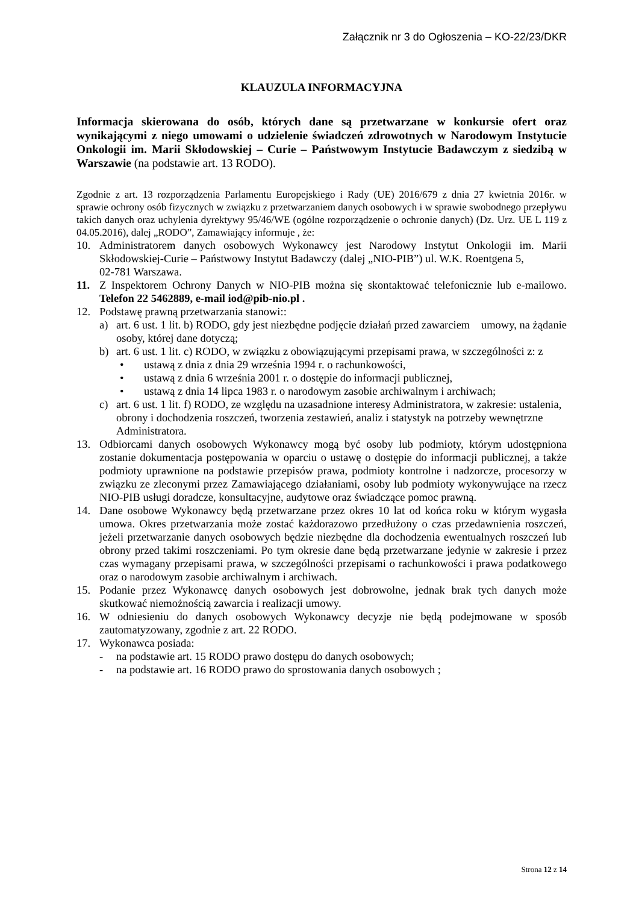Załącznik nr 3 do Ogłoszenia – KO-22/23/DKR
KLAUZULA INFORMACYJNA
Informacja skierowana do osób, których dane są przetwarzane w konkursie ofert oraz wynikającymi z niego umowami o udzielenie świadczeń zdrowotnych w Narodowym Instytucie Onkologii im. Marii Skłodowskiej – Curie – Państwowym Instytucie Badawczym z siedzibą w Warszawie (na podstawie art. 13 RODO).
Zgodnie z art. 13 rozporządzenia Parlamentu Europejskiego i Rady (UE) 2016/679 z dnia 27 kwietnia 2016r. w sprawie ochrony osób fizycznych w związku z przetwarzaniem danych osobowych i w sprawie swobodnego przepływu takich danych oraz uchylenia dyrektywy 95/46/WE (ogólne rozporządzenie o ochronie danych) (Dz. Urz. UE L 119 z 04.05.2016), dalej „RODO”, Zamawiający informuje , że:
10. Administratorem danych osobowych Wykonawcy jest Narodowy Instytut Onkologii im. Marii Skłodowskiej-Curie – Państwowy Instytut Badawczy (dalej „NIO-PIB”) ul. W.K. Roentgena 5,
02-781 Warszawa.
11. Z Inspektorem Ochrony Danych w NIO-PIB można się skontaktować telefonicznie lub e-mailowo. Telefon 22 5462889, e-mail iod@pib-nio.pl .
12. Podstawę prawną przetwarzania stanowi::
a) art. 6 ust. 1 lit. b) RODO, gdy jest niezbędne podjęcie działań przed zawarciem umowy, na żądanie osoby, której dane dotyczą;
b) art. 6 ust. 1 lit. c) RODO, w związku z obowiązującymi przepisami prawa, w szczególności z: z
• ustawą z dnia z dnia 29 września 1994 r. o rachunkowości,
• ustawą z dnia 6 września 2001 r. o dostępie do informacji publicznej,
• ustawą z dnia 14 lipca 1983 r. o narodowym zasobie archiwalnym i archiwach;
c) art. 6 ust. 1 lit. f) RODO, ze względu na uzasadnione interesy Administratora, w zakresie: ustalenia, obrony i dochodzenia roszczeń, tworzenia zestawień, analiz i statystyk na potrzeby wewnętrzne Administratora.
13. Odbiorcami danych osobowych Wykonawcy mogą być osoby lub podmioty, którym udostępniona zostanie dokumentacja postępowania w oparciu o ustawę o dostępie do informacji publicznej, a także podmioty uprawnione na podstawie przepisów prawa, podmioty kontrolne i nadzorcze, procesorzy w związku ze zleconymi przez Zamawiającego działaniami, osoby lub podmioty wykonywujące na rzecz NIO-PIB usługi doradcze, konsultacyjne, audytowe oraz świadczące pomoc prawną.
14. Dane osobowe Wykonawcy będą przetwarzane przez okres 10 lat od końca roku w którym wygasła umowa. Okres przetwarzania może zostać każdorazowo przedłużony o czas przedawnienia roszczeń, jeżeli przetwarzanie danych osobowych będzie niezbędne dla dochodzenia ewentualnych roszczeń lub obrony przed takimi roszczeniami. Po tym okresie dane będą przetwarzane jedynie w zakresie i przez czas wymagany przepisami prawa, w szczególności przepisami o rachunkowości i prawa podatkowego oraz o narodowym zasobie archiwalnym i archiwach.
15. Podanie przez Wykonawcę danych osobowych jest dobrowolne, jednak brak tych danych może skutkować niemożnością zawarcia i realizacji umowy.
16. W odniesieniu do danych osobowych Wykonawcy decyzje nie będą podejmowane w sposób zautomatyzowany, zgodnie z art. 22 RODO.
17. Wykonawca posiada:
- na podstawie art. 15 RODO prawo dostępu do danych osobowych;
- na podstawie art. 16 RODO prawo do sprostowania danych osobowych ;
Strona 12 z 14